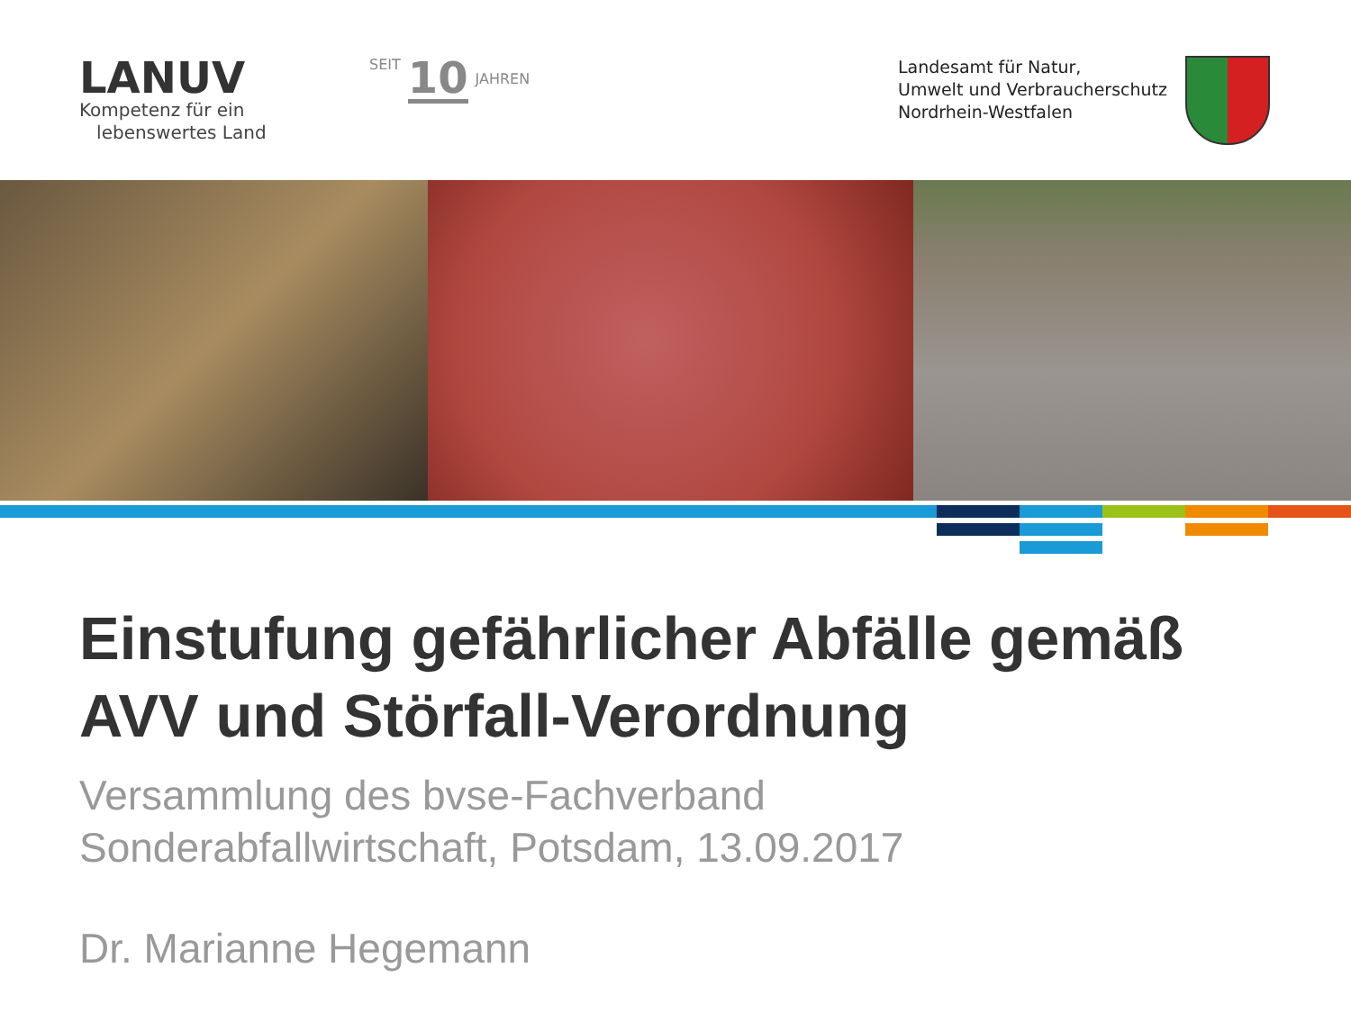LANUV
Kompetenz für ein
lebenswertes Land
SEIT 10 JAHREN
Landesamt für Natur,
Umwelt und Verbraucherschutz
Nordrhein-Westfalen
Einstufung gefährlicher Abfälle gemäß
AVV und Störfall-Verordnung
Versammlung des bvse-Fachverband
Sonderabfallwirtschaft, Potsdam, 13.09.2017
Dr. Marianne Hegemann